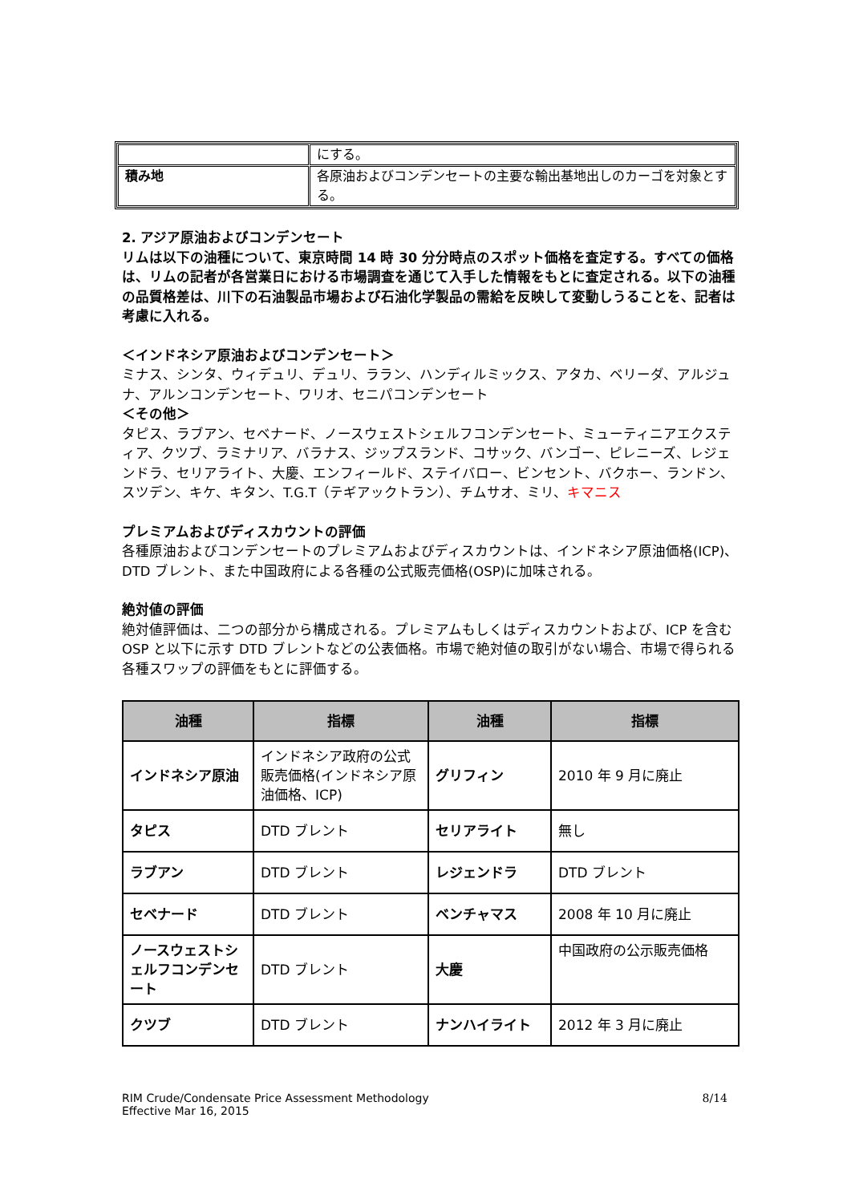| | にする。 |
| 積み地 | 各原油およびコンデンセートの主要な輸出基地出しのカーゴを対象とする。 |
2. アジア原油およびコンデンセート
リムは以下の油種について、東京時間 14 時 30 分分時点のスポット価格を査定する。すべての価格は、リムの記者が各営業日における市場調査を通じて入手した情報をもとに査定される。以下の油種の品質格差は、川下の石油製品市場および石油化学製品の需給を反映して変動しうることを、記者は考慮に入れる。
＜インドネシア原油およびコンデンセート＞
ミナス、シンタ、ウィデュリ、デュリ、ララン、ハンディルミックス、アタカ、ベリーダ、アルジュナ、アルンコンデンセート、ワリオ、セニパコンデンセート
＜その他＞
タピス、ラブアン、セベナード、ノースウェストシェルフコンデンセート、ミューティニアエクスティア、クツブ、ラミナリア、バラナス、ジップスランド、コサック、バンゴー、ピレニーズ、レジェンドラ、セリアライト、大慶、エンフィールド、ステイバロー、ビンセント、バクホー、ランドン、スツデン、キケ、キタン、T.G.T（テギアックトラン）、チムサオ、ミリ、キマニス
プレミアムおよびディスカウントの評価
各種原油およびコンデンセートのプレミアムおよびディスカウントは、インドネシア原油価格(ICP)、DTD ブレント、また中国政府による各種の公式販売価格(OSP)に加味される。
絶対値の評価
絶対値評価は、二つの部分から構成される。プレミアムもしくはディスカウントおよび、ICP を含む OSP と以下に示す DTD ブレントなどの公表価格。市場で絶対値の取引がない場合、市場で得られる各種スワップの評価をもとに評価する。
| 油種 | 指標 | 油種 | 指標 |
| --- | --- | --- | --- |
| インドネシア原油 | インドネシア政府の公式販売価格(インドネシア原油価格、ICP) | グリフィン | 2010 年 9 月に廃止 |
| タピス | DTD ブレント | セリアライト | 無し |
| ラブアン | DTD ブレント | レジェンドラ | DTD ブレント |
| セベナード | DTD ブレント | ベンチャマス | 2008 年 10 月に廃止 |
| ノースウェストシェルフコンデンセート | DTD ブレント | 大慶 | 中国政府の公示販売価格 |
| クツブ | DTD ブレント | ナンハイライト | 2012 年 3 月に廃止 |
RIM Crude/Condensate Price Assessment Methodology
Effective Mar 16, 2015
8/14